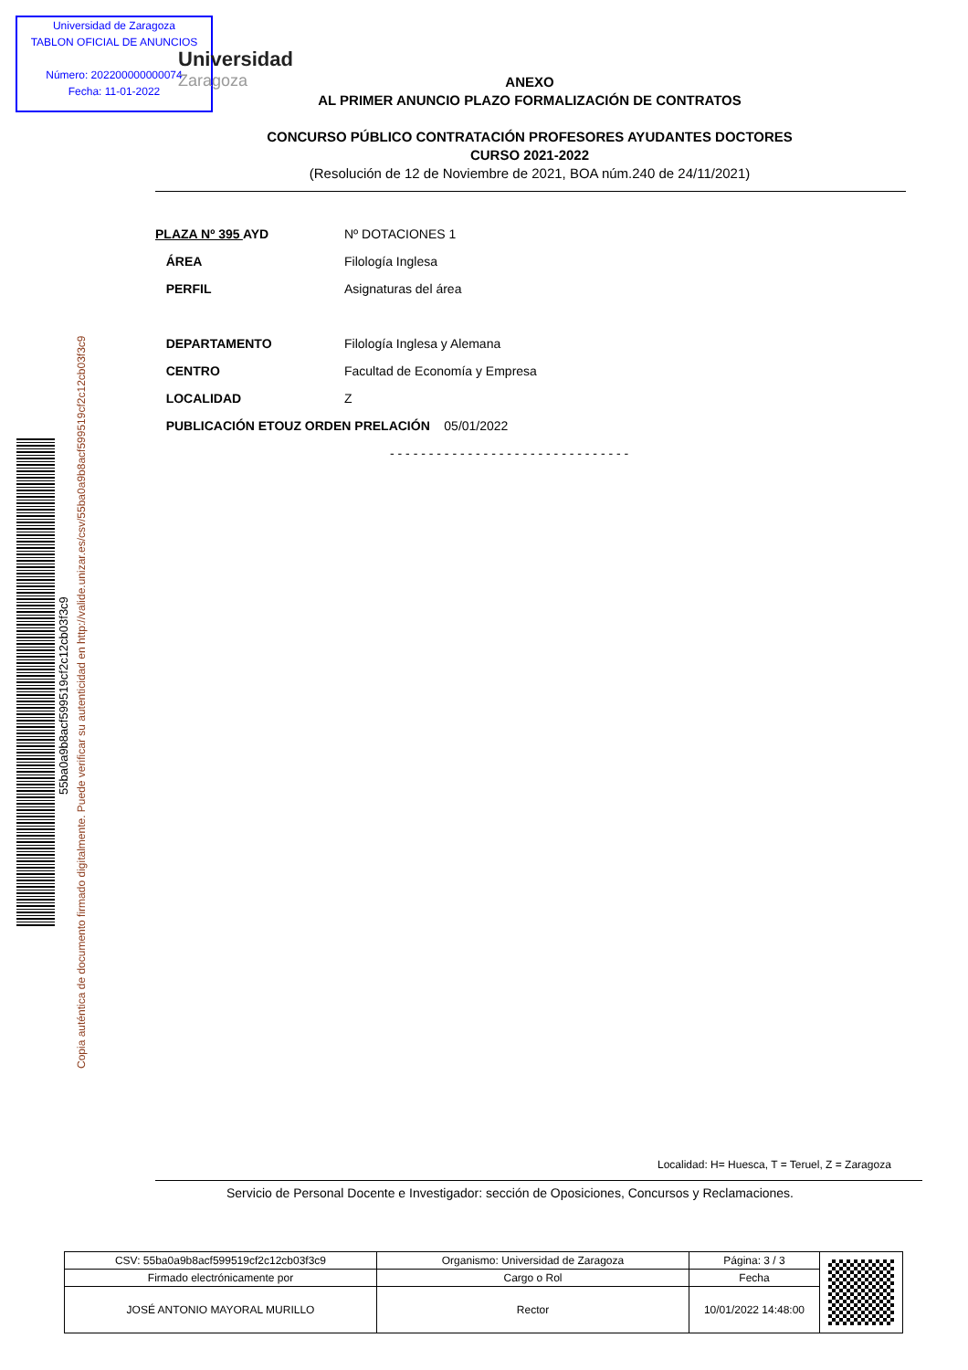Universidad de Zaragoza
TABLON OFICIAL DE ANUNCIOS
Número: 202200000000074
Fecha: 11-01-2022
Universidad
Zaragoza
ANEXO
AL PRIMER ANUNCIO PLAZO FORMALIZACIÓN DE CONTRATOS
CONCURSO PÚBLICO CONTRATACIÓN PROFESORES AYUDANTES DOCTORES
CURSO 2021-2022
(Resolución de 12 de Noviembre de 2021, BOA núm.240 de 24/11/2021)
| PLAZA Nº 395 AYD | Nº DOTACIONES 1 |
| ÁREA | Filología Inglesa |
| PERFIL | Asignaturas del área |
| DEPARTAMENTO | Filología Inglesa y Alemana |
| CENTRO | Facultad de Economía y Empresa |
| LOCALIDAD | Z |
| PUBLICACIÓN ETOUZ ORDEN PRELACIÓN 05/01/2022 | |
| | - - - - - - - - - - - - - - - - - - - - - - - - - - - - - - - |
55ba0a9b8acf599519cf2c12cb03f3c9
Copia auténtica de documento firmado digitalmente. Puede verificar su autenticidad en http://valide.unizar.es/csv/55ba0a9b8acf599519cf2c12cb03f3c9
Localidad: H= Huesca, T = Teruel, Z = Zaragoza
Servicio de Personal Docente e Investigador: sección de Oposiciones, Concursos y Reclamaciones.
| CSV: 55ba0a9b8acf599519cf2c12cb03f3c9 | Organismo: Universidad de Zaragoza | Página: 3 / 3 | |
| Firmado electrónicamente por | Cargo o Rol | Fecha | |
| JOSÉ ANTONIO MAYORAL MURILLO | Rector | 10/01/2022 14:48:00 | |